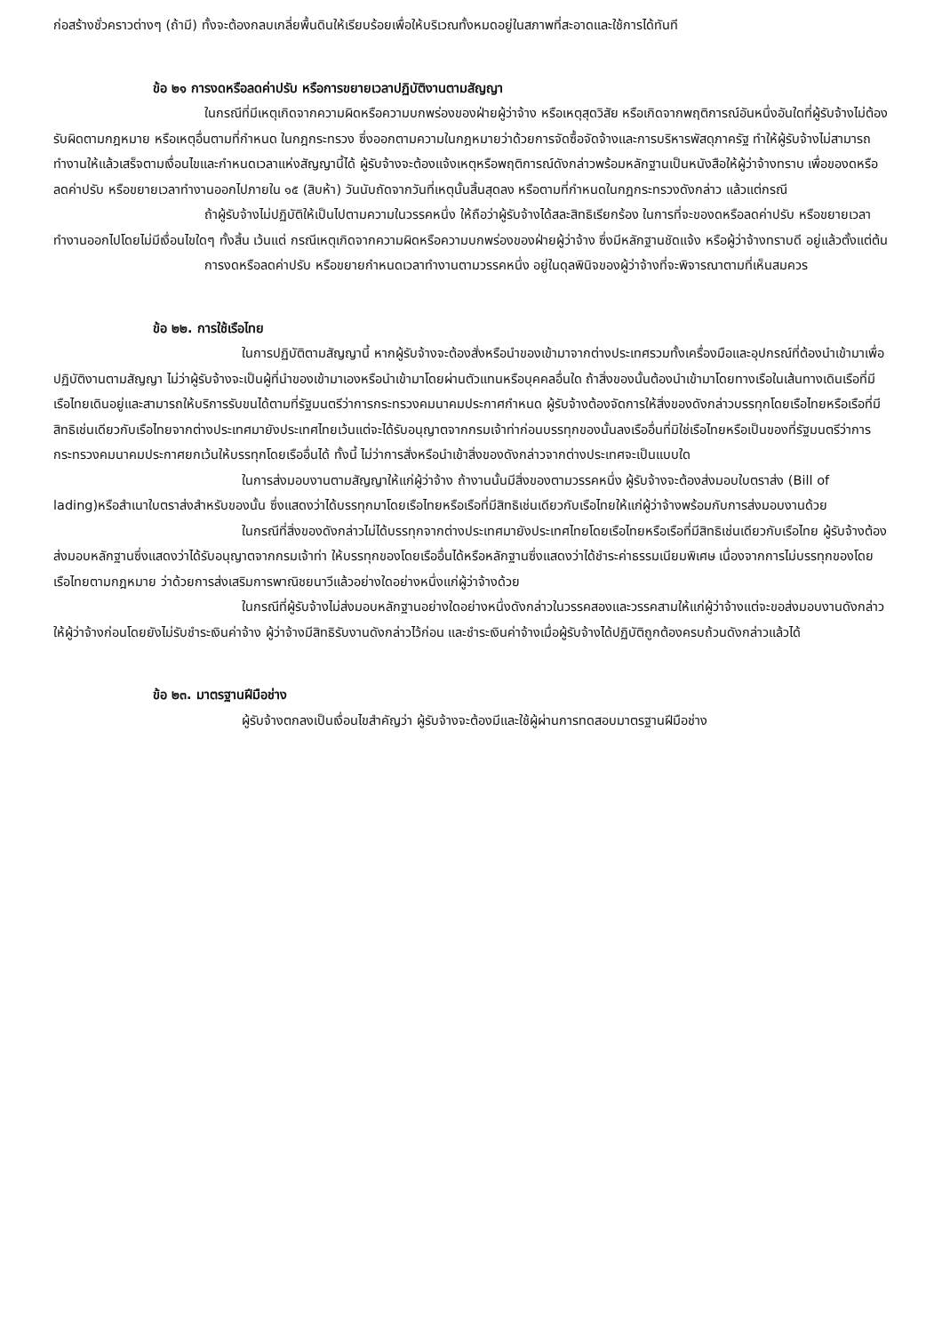ก่อสร้างชั่วคราวต่างๆ (ถ้ามี) ทั้งจะต้องกลบเกลี่ยพื้นดินให้เรียบร้อยเพื่อให้บริเวณทั้งหมดอยู่ในสภาพที่สะอาดและใช้การได้ทันที
ข้อ ๒๑ การงดหรือลดค่าปรับ หรือการขยายเวลาปฏิบัติงานตามสัญญา
ในกรณีที่มีเหตุเกิดจากความผิดหรือความบกพร่องของฝ่ายผู้ว่าจ้าง หรือเหตุสุดวิสัย หรือเกิดจากพฤติการณ์อันหนึ่งอันใดที่ผู้รับจ้างไม่ต้องรับผิดตามกฎหมาย หรือเหตุอื่นตามที่กำหนด ในกฎกระทรวง ซึ่งออกตามความในกฎหมายว่าด้วยการจัดซื้อจัดจ้างและการบริหารพัสดุภาครัฐ ทำให้ผู้รับจ้างไม่สามารถทำงานให้แล้วเสร็จตามเงื่อนไขและกำหนดเวลาแห่งสัญญานี้ได้ ผู้รับจ้างจะต้องแจ้งเหตุหรือพฤติการณ์ดังกล่าวพร้อมหลักฐานเป็นหนังสือให้ผู้ว่าจ้างทราบ เพื่อของดหรือลดค่าปรับ หรือขยายเวลาทำงานออกไปภายใน ๑๕ (สิบห้า) วันนับถัดจากวันที่เหตุนั้นสิ้นสุดลง หรือตามที่กำหนดในกฎกระทรวงดังกล่าว แล้วแต่กรณี
ถ้าผู้รับจ้างไม่ปฏิบัติให้เป็นไปตามความในวรรคหนึ่ง ให้ถือว่าผู้รับจ้างได้สละสิทธิเรียกร้อง ในการที่จะของดหรือลดค่าปรับ หรือขยายเวลาทำงานออกไปโดยไม่มีเงื่อนไขใดๆ ทั้งสิ้น เว้นแต่ กรณีเหตุเกิดจากความผิดหรือความบกพร่องของฝ่ายผู้ว่าจ้าง ซึ่งมีหลักฐานชัดแจ้ง หรือผู้ว่าจ้างทราบดี อยู่แล้วตั้งแต่ต้น
การงดหรือลดค่าปรับ หรือขยายกำหนดเวลาทำงานตามวรรคหนึ่ง อยู่ในดุลพินิจของผู้ว่าจ้างที่จะพิจารณาตามที่เห็นสมควร
ข้อ ๒๒. การใช้เรือไทย
ในการปฏิบัติตามสัญญานี้ หากผู้รับจ้างจะต้องสั่งหรือนำของเข้ามาจากต่างประเทศรวมทั้งเครื่องมือและอุปกรณ์ที่ต้องนำเข้ามาเพื่อปฏิบัติงานตามสัญญา ไม่ว่าผู้รับจ้างจะเป็นผู้ที่นำของเข้ามาเองหรือนำเข้ามาโดยผ่านตัวแทนหรือบุคคลอื่นใด ถ้าสิ่งของนั้นต้องนำเข้ามาโดยทางเรือในเส้นทางเดินเรือที่มีเรือไทยเดินอยู่และสามารถให้บริการรับขนได้ตามที่รัฐมนตรีว่าการกระทรวงคมนาคมประกาศกำหนด ผู้รับจ้างต้องจัดการให้สิ่งของดังกล่าวบรรทุกโดยเรือไทยหรือเรือที่มีสิทธิเช่นเดียวกับเรือไทยจากต่างประเทศมายังประเทศไทยเว้นแต่จะได้รับอนุญาตจากกรมเจ้าท่าก่อนบรรทุกของนั้นลงเรืออื่นที่มิใช่เรือไทยหรือเป็นของที่รัฐมนตรีว่าการกระทรวงคมนาคมประกาศยกเว้นให้บรรทุกโดยเรืออื่นได้ ทั้งนี้ ไม่ว่าการสั่งหรือนำเข้าสิ่งของดังกล่าวจากต่างประเทศจะเป็นแบบใด
ในการส่งมอบงานตามสัญญาให้แก่ผู้ว่าจ้าง ถ้างานนั้นมีสิ่งของตามวรรคหนึ่ง ผู้รับจ้างจะต้องส่งมอบใบตราส่ง (Bill of lading)หรือสำเนาใบตราส่งสำหรับของนั้น ซึ่งแสดงว่าได้บรรทุกมาโดยเรือไทยหรือเรือที่มีสิทธิเช่นเดียวกับเรือไทยให้แก่ผู้ว่าจ้างพร้อมกับการส่งมอบงานด้วย
ในกรณีที่สิ่งของดังกล่าวไม่ได้บรรทุกจากต่างประเทศมายังประเทศไทยโดยเรือไทยหรือเรือที่มีสิทธิเช่นเดียวกับเรือไทย ผู้รับจ้างต้องส่งมอบหลักฐานซึ่งแสดงว่าได้รับอนุญาตจากกรมเจ้าท่า ให้บรรทุกของโดยเรืออื่นได้หรือหลักฐานซึ่งแสดงว่าได้ชำระค่าธรรมเนียมพิเศษ เนื่องจากการไม่บรรทุกของโดยเรือไทยตามกฎหมาย ว่าด้วยการส่งเสริมการพาณิชยนาวีแล้วอย่างใดอย่างหนึ่งแก่ผู้ว่าจ้างด้วย
ในกรณีที่ผู้รับจ้างไม่ส่งมอบหลักฐานอย่างใดอย่างหนึ่งดังกล่าวในวรรคสองและวรรคสามให้แก่ผู้ว่าจ้างแต่จะขอส่งมอบงานดังกล่าวให้ผู้ว่าจ้างก่อนโดยยังไม่รับชำระเงินค่าจ้าง ผู้ว่าจ้างมีสิทธิรับงานดังกล่าวไว้ก่อน และชำระเงินค่าจ้างเมื่อผู้รับจ้างได้ปฏิบัติถูกต้องครบถ้วนดังกล่าวแล้วได้
ข้อ ๒๓. มาตรฐานฝีมือช่าง
ผู้รับจ้างตกลงเป็นเงื่อนไขสำคัญว่า ผู้รับจ้างจะต้องมีและใช้ผู้ผ่านการทดสอบมาตรฐานฝีมือช่าง